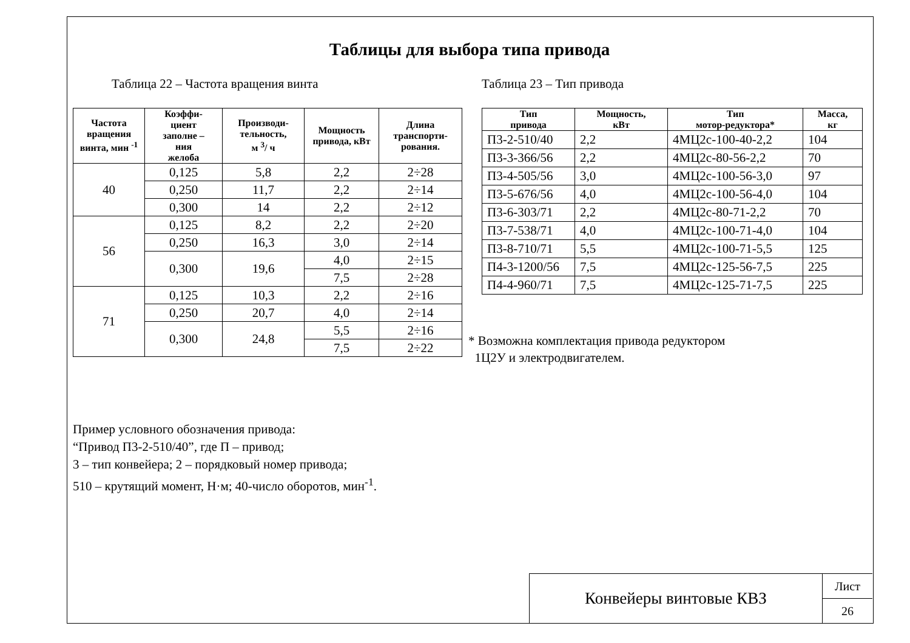Таблицы для выбора типа привода
Таблица 22 – Частота вращения винта
| Частота вращения винта, мин <sup>-1</sup> | Коэффи- циент заполне – ния желоба | Производи- тельность, м <sup>3</sup>/ ч | Мощность привода, кВт | Длина транспорти-рования. |
| --- | --- | --- | --- | --- |
| 40 | 0,125 | 5,8 | 2,2 | 2÷28 |
| | 0,250 | 11,7 | 2,2 | 2÷14 |
| | 0,300 | 14 | 2,2 | 2÷12 |
| 56 | 0,125 | 8,2 | 2,2 | 2÷20 |
| | 0,250 | 16,3 | 3,0 | 2÷14 |
| | 0,300 | 19,6 | 4,0 | 2÷15 |
| | | | 7,5 | 2÷28 |
| 71 | 0,125 | 10,3 | 2,2 | 2÷16 |
| | 0,250 | 20,7 | 4,0 | 2÷14 |
| | 0,300 | 24,8 | 5,5 | 2÷16 |
| | | | 7,5 | 2÷22 |
Таблица 23 – Тип привода
| Тип привода | Мощность, кВт | Тип мотор-редуктора* | Масса, кг |
| --- | --- | --- | --- |
| П3-2-510/40 | 2,2 | 4МЦ2с-100-40-2,2 | 104 |
| П3-3-366/56 | 2,2 | 4МЦ2с-80-56-2,2 | 70 |
| П3-4-505/56 | 3,0 | 4МЦ2с-100-56-3,0 | 97 |
| П3-5-676/56 | 4,0 | 4МЦ2с-100-56-4,0 | 104 |
| П3-6-303/71 | 2,2 | 4МЦ2с-80-71-2,2 | 70 |
| П3-7-538/71 | 4,0 | 4МЦ2с-100-71-4,0 | 104 |
| П3-8-710/71 | 5,5 | 4МЦ2с-100-71-5,5 | 125 |
| П4-3-1200/56 | 7,5 | 4МЦ2с-125-56-7,5 | 225 |
| П4-4-960/71 | 7,5 | 4МЦ2с-125-71-7,5 | 225 |
* Возможна комплектация привода редуктором
1Ц2У и электродвигателем.
Пример условного обозначения привода:
“Привод П3-2-510/40”, где П – привод;
3 – тип конвейера; 2 – порядковый номер привода;
510 – крутящий момент, Н·м; 40-число оборотов, мин<sup>-1</sup>.
Конвейеры винтовые КВЗ
Лист
26